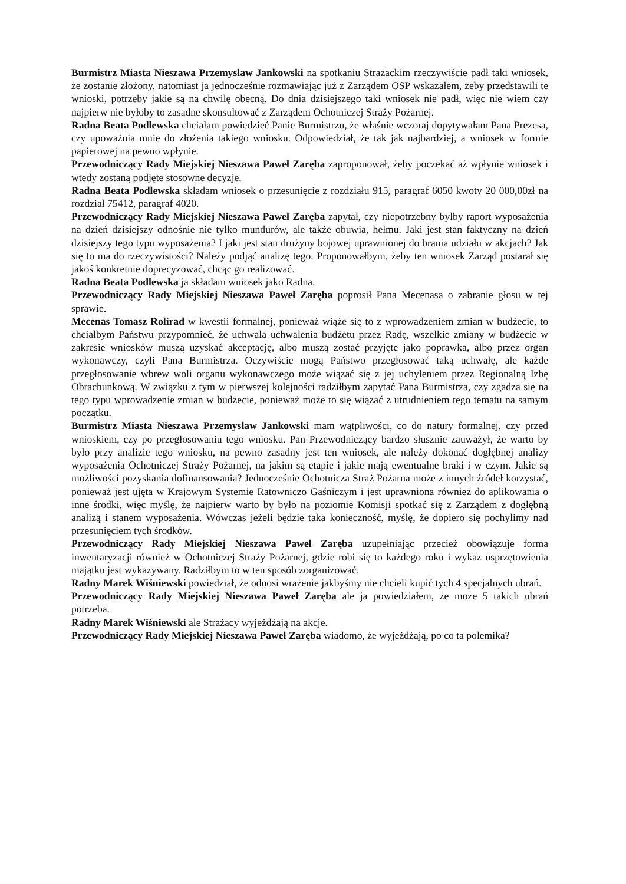Burmistrz Miasta Nieszawa Przemysław Jankowski na spotkaniu Strażackim rzeczywiście padł taki wniosek, że zostanie złożony, natomiast ja jednocześnie rozmawiając już z Zarządem OSP wskazałem, żeby przedstawili te wnioski, potrzeby jakie są na chwilę obecną. Do dnia dzisiejszego taki wniosek nie padł, więc nie wiem czy najpierw nie byłoby to zasadne skonsultować z Zarządem Ochotniczej Straży Pożarnej.
Radna Beata Podlewska chciałam powiedzieć Panie Burmistrzu, że właśnie wczoraj dopytywałam Pana Prezesa, czy upoważnia mnie do złożenia takiego wniosku. Odpowiedział, że tak jak najbardziej, a wniosek w formie papierowej na pewno wpłynie.
Przewodniczący Rady Miejskiej Nieszawa Paweł Zaręba zaproponował, żeby poczekać aż wpłynie wniosek i wtedy zostaną podjęte stosowne decyzje.
Radna Beata Podlewska składam wniosek o przesunięcie z rozdziału 915, paragraf 6050 kwoty 20 000,00zł na rozdział 75412, paragraf 4020.
Przewodniczący Rady Miejskiej Nieszawa Paweł Zaręba zapytał, czy niepotrzebny byłby raport wyposażenia na dzień dzisiejszy odnośnie nie tylko mundurów, ale także obuwia, hełmu. Jaki jest stan faktyczny na dzień dzisiejszy tego typu wyposażenia? I jaki jest stan drużyny bojowej uprawnionej do brania udziału w akcjach? Jak się to ma do rzeczywistości? Należy podjąć analizę tego. Proponowałbym, żeby ten wniosek Zarząd postarał się jakoś konkretnie doprecyzować, chcąc go realizować.
Radna Beata Podlewska ja składam wniosek jako Radna.
Przewodniczący Rady Miejskiej Nieszawa Paweł Zaręba poprosił Pana Mecenasa o zabranie głosu w tej sprawie.
Mecenas Tomasz Rolirad w kwestii formalnej, ponieważ wiąże się to z wprowadzeniem zmian w budżecie, to chciałbym Państwu przypomnieć, że uchwała uchwalenia budżetu przez Radę, wszelkie zmiany w budżecie w zakresie wniosków muszą uzyskać akceptację, albo muszą zostać przyjęte jako poprawka, albo przez organ wykonawczy, czyli Pana Burmistrza. Oczywiście mogą Państwo przegłosować taką uchwałę, ale każde przegłosowanie wbrew woli organu wykonawczego może wiązać się z jej uchyleniem przez Regionalną Izbę Obrachunkową. W związku z tym w pierwszej kolejności radziłbym zapytać Pana Burmistrza, czy zgadza się na tego typu wprowadzenie zmian w budżecie, ponieważ może to się wiązać z utrudnieniem tego tematu na samym początku.
Burmistrz Miasta Nieszawa Przemysław Jankowski mam wątpliwości, co do natury formalnej, czy przed wnioskiem, czy po przegłosowaniu tego wniosku. Pan Przewodniczący bardzo słusznie zauważył, że warto by było przy analizie tego wniosku, na pewno zasadny jest ten wniosek, ale należy dokonać dogłębnej analizy wyposażenia Ochotniczej Straży Pożarnej, na jakim są etapie i jakie mają ewentualne braki i w czym. Jakie są możliwości pozyskania dofinansowania? Jednocześnie Ochotnicza Straż Pożarna może z innych źródeł korzystać, ponieważ jest ujęta w Krajowym Systemie Ratowniczo Gaśniczym i jest uprawniona również do aplikowania o inne środki, więc myślę, że najpierw warto by było na poziomie Komisji spotkać się z Zarządem z dogłębną analizą i stanem wyposażenia. Wówczas jeżeli będzie taka konieczność, myślę, że dopiero się pochylimy nad przesunięciem tych środków.
Przewodniczący Rady Miejskiej Nieszawa Paweł Zaręba uzupełniając przecież obowiązuje forma inwentaryzacji również w Ochotniczej Straży Pożarnej, gdzie robi się to każdego roku i wykaz usprzętowienia majątku jest wykazywany. Radziłbym to w ten sposób zorganizować.
Radny Marek Wiśniewski powiedział, że odnosi wrażenie jakbyśmy nie chcieli kupić tych 4 specjalnych ubrań.
Przewodniczący Rady Miejskiej Nieszawa Paweł Zaręba ale ja powiedziałem, że może 5 takich ubrań potrzeba.
Radny Marek Wiśniewski ale Strażacy wyjeżdżają na akcje.
Przewodniczący Rady Miejskiej Nieszawa Paweł Zaręba wiadomo, że wyjeżdżają, po co ta polemika?